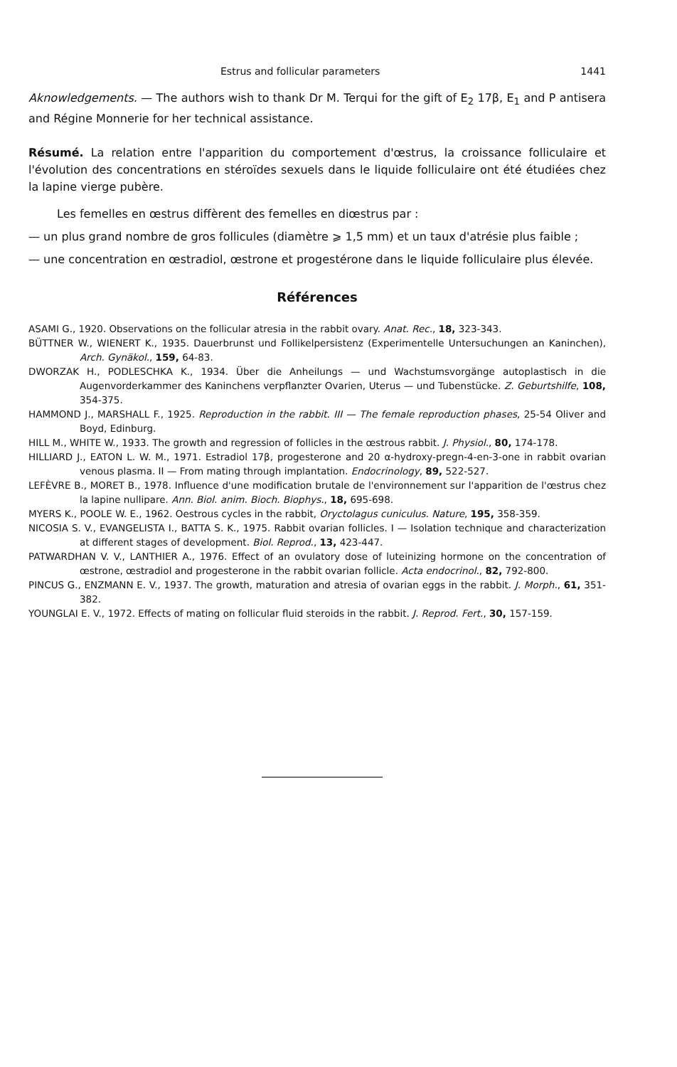Estrus and follicular parameters 1441
Aknowledgements. — The authors wish to thank Dr M. Terqui for the gift of E<sub>2</sub> 17β, E<sub>1</sub> and P antisera and Régine Monnerie for her technical assistance.
Résumé. La relation entre l'apparition du comportement d'œstrus, la croissance folliculaire et l'évolution des concentrations en stéroïdes sexuels dans le liquide folliculaire ont été étudiées chez la lapine vierge pubère.
Les femelles en œstrus diffèrent des femelles en diœstrus par :
— un plus grand nombre de gros follicules (diamètre ⩾ 1,5 mm) et un taux d'atrésie plus faible ;
— une concentration en œstradiol, œstrone et progestérone dans le liquide folliculaire plus élevée.
Références
ASAMI G., 1920. Observations on the follicular atresia in the rabbit ovary. Anat. Rec., 18, 323-343.
BÜTTNER W., WIENERT K., 1935. Dauerbrunst und Follikelpersistenz (Experimentelle Untersuchungen an Kaninchen), Arch. Gynäkol., 159, 64-83.
DWORZAK H., PODLESCHKA K., 1934. Über die Anheilungs — und Wachstumsvorgänge autoplastisch in die Augenvorderkammer des Kaninchens verpflanzter Ovarien, Uterus — und Tubenstücke. Z. Geburtshilfe, 108, 354-375.
HAMMOND J., MARSHALL F., 1925. Reproduction in the rabbit. III — The female reproduction phases, 25-54 Oliver and Boyd, Edinburg.
HILL M., WHITE W., 1933. The growth and regression of follicles in the œstrous rabbit. J. Physiol., 80, 174-178.
HILLIARD J., EATON L. W. M., 1971. Estradiol 17β, progesterone and 20 α-hydroxy-pregn-4-en-3-one in rabbit ovarian venous plasma. II — From mating through implantation. Endocrinology, 89, 522-527.
LEFÈVRE B., MORET B., 1978. Influence d'une modification brutale de l'environnement sur l'apparition de l'œstrus chez la lapine nullipare. Ann. Biol. anim. Bioch. Biophys., 18, 695-698.
MYERS K., POOLE W. E., 1962. Oestrous cycles in the rabbit, Oryctolagus cuniculus. Nature, 195, 358-359.
NICOSIA S. V., EVANGELISTA I., BATTA S. K., 1975. Rabbit ovarian follicles. I — Isolation technique and characterization at different stages of development. Biol. Reprod., 13, 423-447.
PATWARDHAN V. V., LANTHIER A., 1976. Effect of an ovulatory dose of luteinizing hormone on the concentration of œstrone, œstradiol and progesterone in the rabbit ovarian follicle. Acta endocrinol., 82, 792-800.
PINCUS G., ENZMANN E. V., 1937. The growth, maturation and atresia of ovarian eggs in the rabbit. J. Morph., 61, 351-382.
YOUNGLAI E. V., 1972. Effects of mating on follicular fluid steroids in the rabbit. J. Reprod. Fert., 30, 157-159.